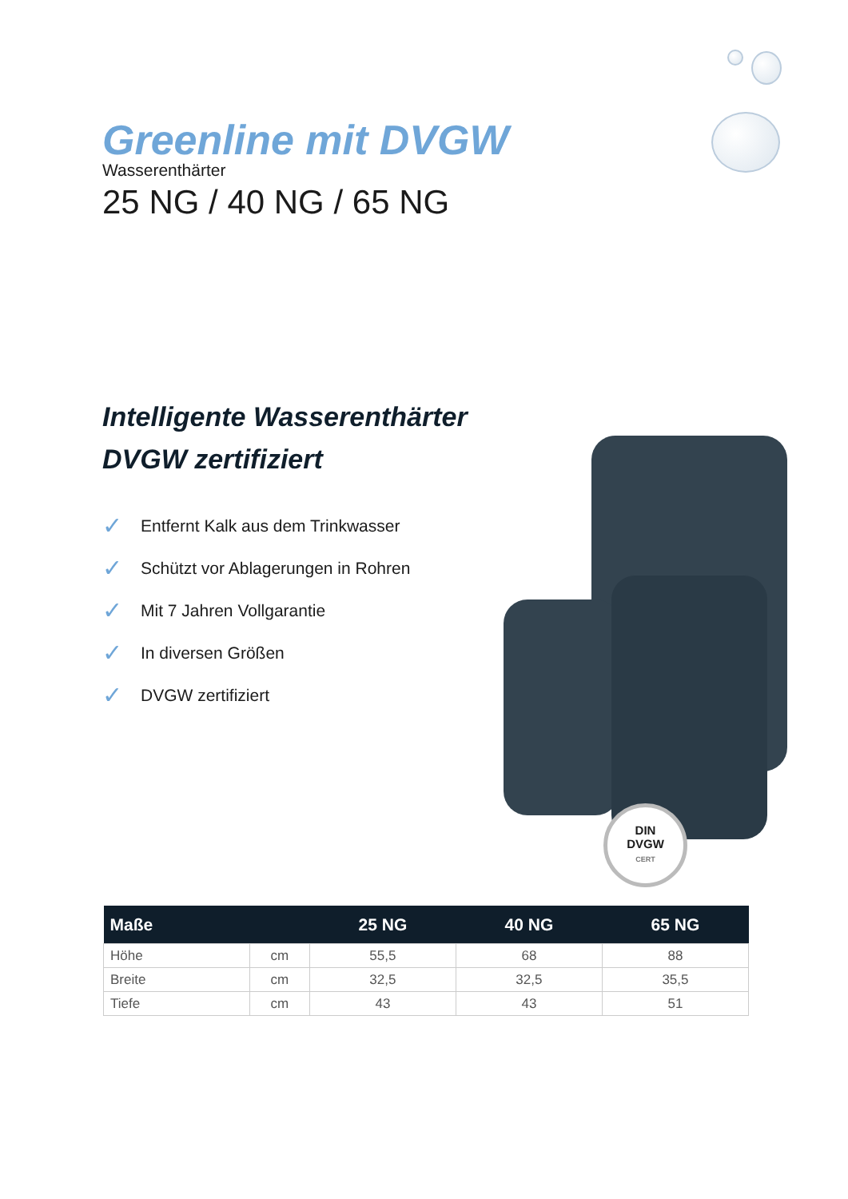Greenline mit DVGW
Wasserenthärter
25 NG / 40 NG / 65 NG
Intelligente Wasserenthärter
DVGW zertifiziert
✓ Entfernt Kalk aus dem Trinkwasser
✓ Schützt vor Ablagerungen in Rohren
✓ Mit 7 Jahren Vollgarantie
✓ In diversen Größen
✓ DVGW zertifiziert
DIN
DVGW
CERT
| Maße | | 25 NG | 40 NG | 65 NG |
| --- | --- | --- | --- | --- |
| Höhe | cm | 55,5 | 68 | 88 |
| Breite | cm | 32,5 | 32,5 | 35,5 |
| Tiefe | cm | 43 | 43 | 51 |